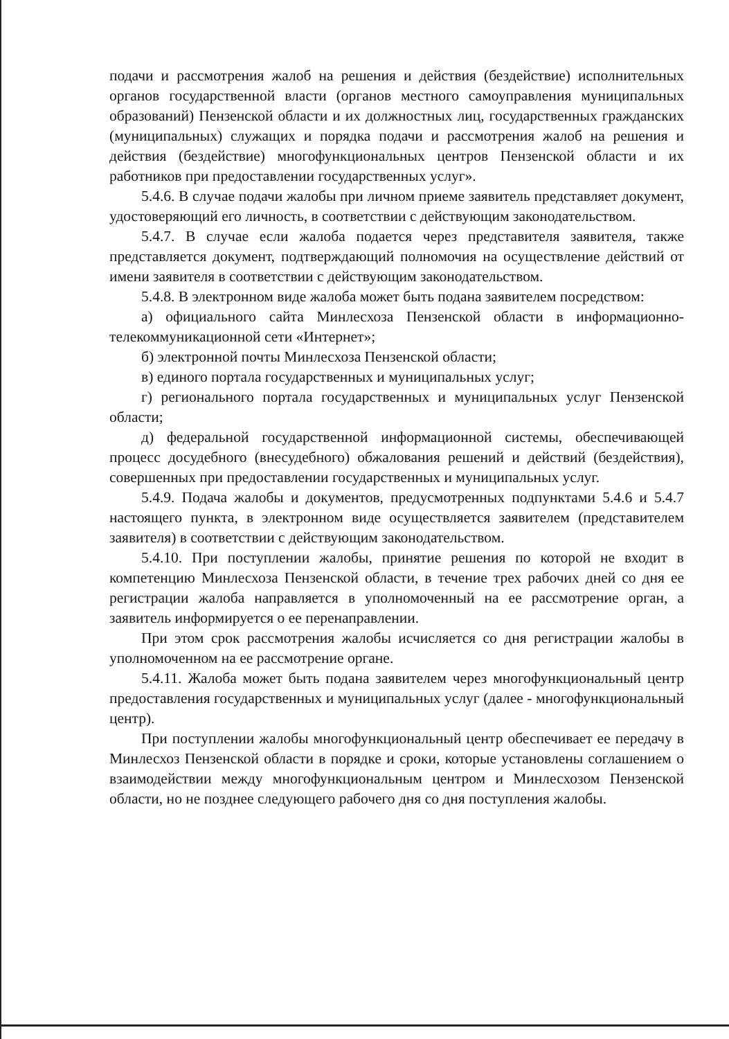подачи и рассмотрения жалоб на решения и действия (бездействие) исполнительных органов государственной власти (органов местного самоуправления муниципальных образований) Пензенской области и их должностных лиц, государственных гражданских (муниципальных) служащих и порядка подачи и рассмотрения жалоб на решения и действия (бездействие) многофункциональных центров Пензенской области и их работников при предоставлении государственных услуг».
5.4.6. В случае подачи жалобы при личном приеме заявитель представляет документ, удостоверяющий его личность, в соответствии с действующим законодательством.
5.4.7. В случае если жалоба подается через представителя заявителя, также представляется документ, подтверждающий полномочия на осуществление действий от имени заявителя в соответствии с действующим законодательством.
5.4.8. В электронном виде жалоба может быть подана заявителем посредством:
а) официального сайта Минлесхоза Пензенской области в информационно-телекоммуникационной сети «Интернет»;
б) электронной почты Минлесхоза Пензенской области;
в) единого портала государственных и муниципальных услуг;
г) регионального портала государственных и муниципальных услуг Пензенской области;
д) федеральной государственной информационной системы, обеспечивающей процесс досудебного (внесудебного) обжалования решений и действий (бездействия), совершенных при предоставлении государственных и муниципальных услуг.
5.4.9. Подача жалобы и документов, предусмотренных подпунктами 5.4.6 и 5.4.7 настоящего пункта, в электронном виде осуществляется заявителем (представителем заявителя) в соответствии с действующим законодательством.
5.4.10. При поступлении жалобы, принятие решения по которой не входит в компетенцию Минлесхоза Пензенской области, в течение трех рабочих дней со дня ее регистрации жалоба направляется в уполномоченный на ее рассмотрение орган, а заявитель информируется о ее перенаправлении.
При этом срок рассмотрения жалобы исчисляется со дня регистрации жалобы в уполномоченном на ее рассмотрение органе.
5.4.11. Жалоба может быть подана заявителем через многофункциональный центр предоставления государственных и муниципальных услуг (далее - многофункциональный центр).
При поступлении жалобы многофункциональный центр обеспечивает ее передачу в Минлесхоз Пензенской области в порядке и сроки, которые установлены соглашением о взаимодействии между многофункциональным центром и Минлесхозом Пензенской области, но не позднее следующего рабочего дня со дня поступления жалобы.